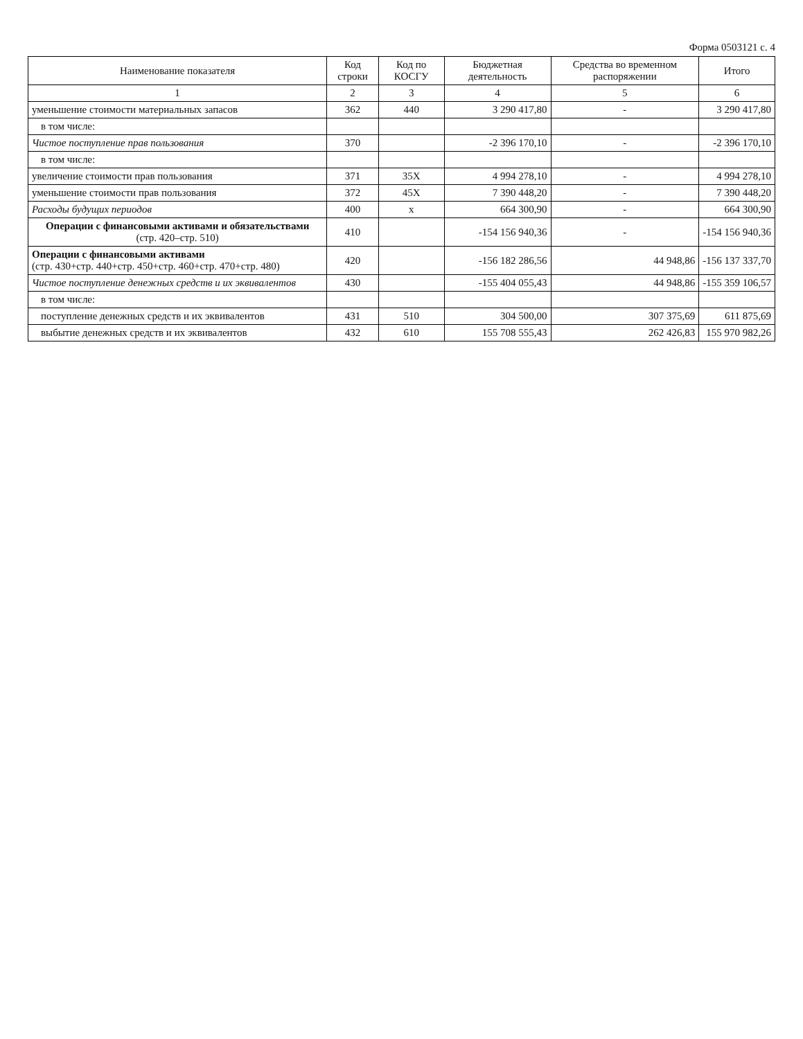Форма 0503121 с. 4
| Наименование показателя | Код строки | Код по КОСГУ | Бюджетная деятельность | Средства во временном распоряжении | Итого |
| --- | --- | --- | --- | --- | --- |
| 1 | 2 | 3 | 4 | 5 | 6 |
| уменьшение стоимости материальных запасов | 362 | 440 | 3 290 417,80 | - | 3 290 417,80 |
| в том числе: | | | | | |
| Чистое поступление прав пользования | 370 | | -2 396 170,10 | - | -2 396 170,10 |
| в том числе: | | | | | |
| увеличение стоимости прав пользования | 371 | 35X | 4 994 278,10 | - | 4 994 278,10 |
| уменьшение стоимости прав пользования | 372 | 45X | 7 390 448,20 | - | 7 390 448,20 |
| Расходы будущих периодов | 400 | x | 664 300,90 | - | 664 300,90 |
| Операции с финансовыми активами и обязательствами (стр. 420–стр. 510) | 410 | | -154 156 940,36 | - | -154 156 940,36 |
| Операции с финансовыми активами (стр. 430+стр. 440+стр. 450+стр. 460+стр. 470+стр. 480) | 420 | | -156 182 286,56 | 44 948,86 | -156 137 337,70 |
| Чистое поступление денежных средств и их эквивалентов | 430 | | -155 404 055,43 | 44 948,86 | -155 359 106,57 |
| в том числе: | | | | | |
| поступление денежных средств и их эквивалентов | 431 | 510 | 304 500,00 | 307 375,69 | 611 875,69 |
| выбытие денежных средств и их эквивалентов | 432 | 610 | 155 708 555,43 | 262 426,83 | 155 970 982,26 |